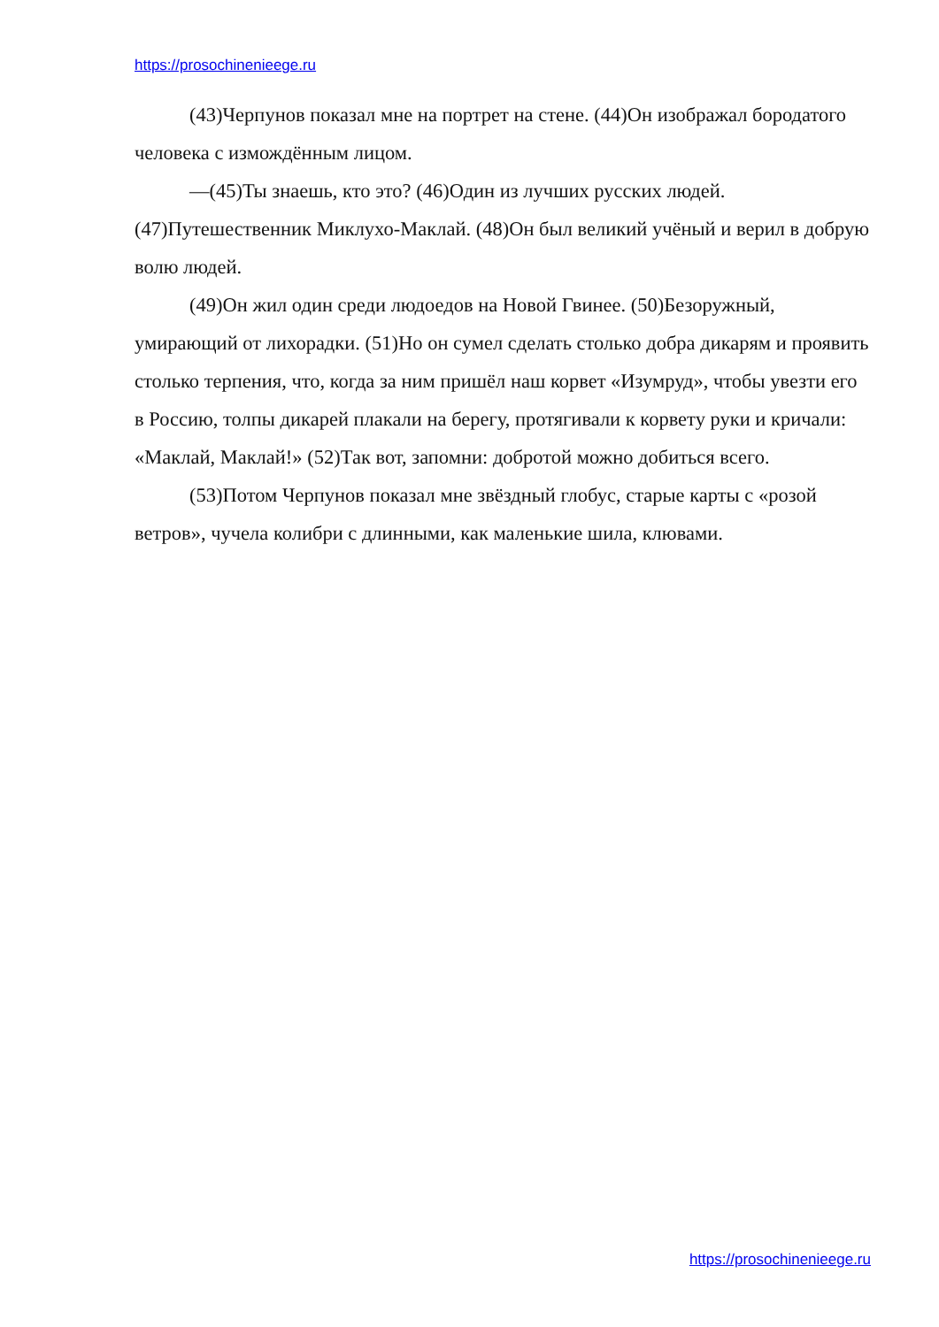https://prosochinenieege.ru
(43)Черпунов показал мне на портрет на стене. (44)Он изображал бородатого человека с измождённым лицом.
—(45)Ты знаешь, кто это? (46)Один из лучших русских людей. (47)Путешественник Миклухо-Маклай. (48)Он был великий учёный и верил в добрую волю людей.
(49)Он жил один среди людоедов на Новой Гвинее. (50)Безоружный, умирающий от лихорадки. (51)Но он сумел сделать столько добра дикарям и проявить столько терпения, что, когда за ним пришёл наш корвет «Изумруд», чтобы увезти его в Россию, толпы дикарей плакали на берегу, протягивали к корвету руки и кричали: «Маклай, Маклай!» (52)Так вот, запомни: добротой можно добиться всего.
(53)Потом Черпунов показал мне звёздный глобус, старые карты с «розой ветров», чучела колибри с длинными, как маленькие шила, клювами.
https://prosochinenieege.ru